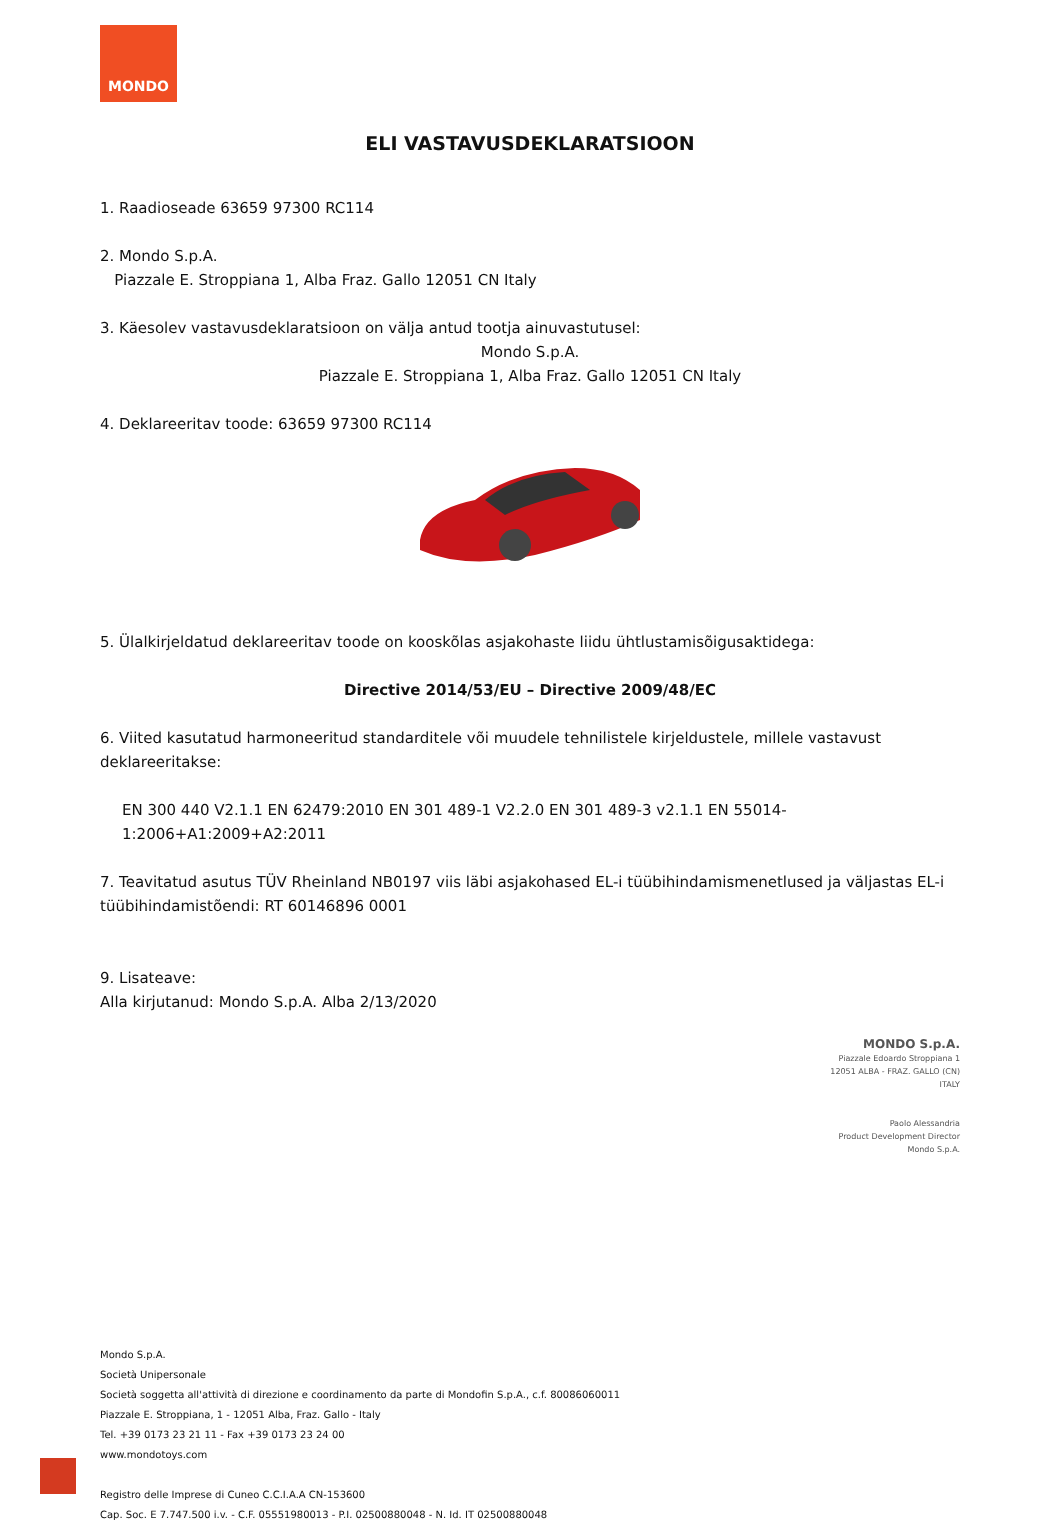MONDO
ELI VASTAVUSDEKLARATSIOON
1. Raadioseade 63659 97300 RC114
2. Mondo S.p.A.
Piazzale E. Stroppiana 1, Alba Fraz. Gallo 12051 CN Italy
3. Käesolev vastavusdeklaratsioon on välja antud tootja ainuvastutusel:
Mondo S.p.A.
Piazzale E. Stroppiana 1, Alba Fraz. Gallo 12051 CN Italy
4. Deklareeritav toode: 63659 97300 RC114
5. Ülalkirjeldatud deklareeritav toode on kooskõlas asjakohaste liidu ühtlustamisõigusaktidega:
Directive 2014/53/EU – Directive 2009/48/EC
6. Viited kasutatud harmoneeritud standarditele või muudele tehnilistele kirjeldustele, millele vastavust deklareeritakse:
EN 300 440 V2.1.1 EN 62479:2010 EN 301 489-1 V2.2.0 EN 301 489-3 v2.1.1 EN 55014-1:2006+A1:2009+A2:2011
7. Teavitatud asutus TÜV Rheinland NB0197 viis läbi asjakohased EL-i tüübihindamismenetlused ja väljastas EL-i tüübihindamistõendi: RT 60146896 0001
9. Lisateave:
Alla kirjutanud: Mondo S.p.A. Alba 2/13/2020
MONDO S.p.A.
Piazzale Edoardo Stroppiana 1
12051 ALBA - FRAZ. GALLO (CN)
ITALY
Paolo Alessandria
Product Development Director
Mondo S.p.A.
Mondo S.p.A.
Società Unipersonale
Società soggetta all'attività di direzione e coordinamento da parte di Mondofin S.p.A., c.f. 80086060011
Piazzale E. Stroppiana, 1 - 12051 Alba, Fraz. Gallo - Italy
Tel. +39 0173 23 21 11 - Fax +39 0173 23 24 00
www.mondotoys.com
Registro delle Imprese di Cuneo C.C.I.A.A CN-153600
Cap. Soc. E 7.747.500 i.v. - C.F. 05551980013 - P.I. 02500880048 - N. Id. IT 02500880048